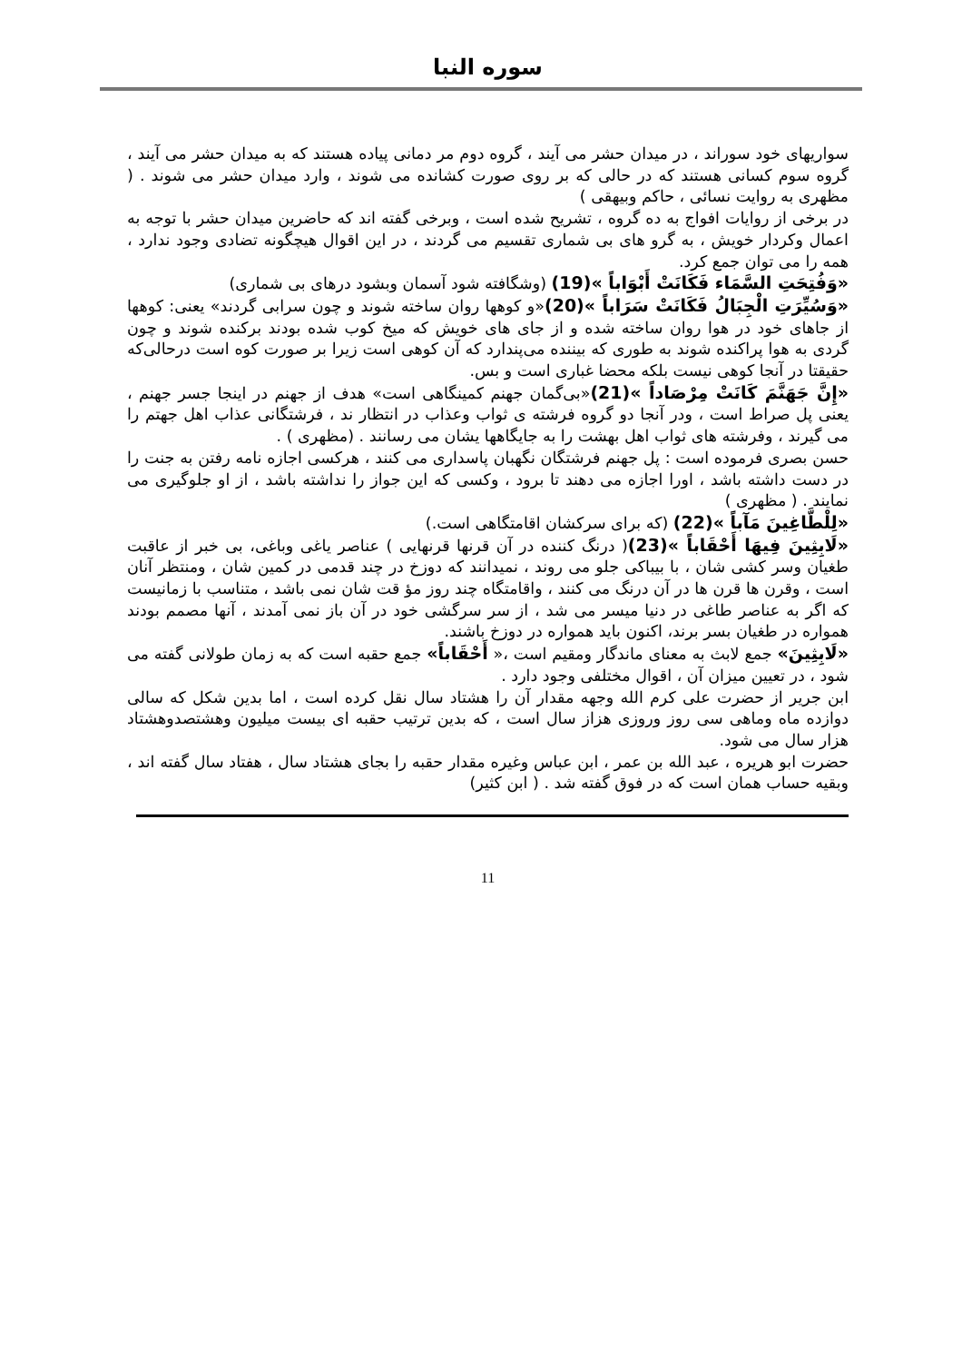سوره النبا
سواریهای خود سوراند ، در میدان حشر می آیند ، گروه دوم مر دمانی پیاده هستند که به میدان حشر می آیند ، گروه سوم کسانی هستند که در حالی که بر روی صورت کشانده می شوند ، وارد میدان حشر می شوند . ( مظهری به روایت نسائی ، حاکم وبیهقی )
در برخی از روایات افواج به ده گروه ، تشریح شده است ، وبرخی گفته اند که حاضرین میدان حشر با توجه به اعمال وکردار خویش ، به گرو های بی شماری تقسیم می گردند ، در این اقوال هیچگونه تضادی وجود ندارد ، همه را می توان جمع کرد.
«وَفُتِحَتِ السَّمَاء فَكَانَتْ أَبْوَاباً »(19) (وشگافته شود آسمان وبشود درهای بی شماری)
«وَسُيِّرَتِ الْجِبَالُ فَكَانَتْ سَرَاباً »(20)«و کوهها روان ساخته شوند و چون سرابی گردند» یعنی: کوهها از جاهای خود در هوا روان ساخته شده و از جای های خویش که میخ کوب شده بودند برکنده شوند و چون گردی به هوا پراکنده شوند به طوری که بیننده می‌پندارد که آن کوهی است زیرا بر صورت کوه است درحالی‌که حقیقتا در آنجا کوهی نیست بلکه محضا غباری است و بس.
«إِنَّ جَهَنَّمَ كَانَتْ مِرْصَاداً »(21)«بی‌گمان جهنم کمینگاهی است» هدف از جهنم در اینجا جسر جهنم ، یعنی پل صراط است ، ودر آنجا دو گروه فرشته ی ثواب وعذاب در انتظار ند ، فرشتگانی عذاب اهل جهتم را می گیرند ، وفرشته های ثواب اهل بهشت را به جایگاهها یشان می رسانند . (مظهری ) .
حسن بصری فرموده است : پل جهنم فرشتگان نگهبان پاسداری می کنند ، هرکسی اجازه نامه رفتن به جنت را در دست داشته باشد ، اورا اجازه می دهند تا برود ، وکسی که این جواز را نداشته باشد ، از او جلوگیری می نمایند . ( مظهری )
«لِلْطَّاغِينَ مَآباً »(22) (که برای سرکشان اقامتگاهی است.)
«لَابِثِينَ فِيهَا أَحْقَاباً »(23)( درنگ کننده در آن قرنها قرنهایی ) عناصر یاغی وباغی، بی خبر از عاقبت طغیان وسر کشی شان ، با بیباکی جلو می روند ، نمیدانند که دوزخ در چند قدمی در کمین شان ، ومنتظر آنان است ، وقرن ها قرن ها در آن درنگ می کنند ، واقامتگاه چند روز مؤ قت شان نمی باشد ، متناسب با زمانیست که اگر به عناصر طاغی در دنیا میسر می شد ، از سر سرگشی خود در آن باز نمی آمدند ، آنها مصمم بودند همواره در طغیان بسر برند، اکنون باید همواره در دوزخ باشند.
«لَابِثِينَ» جمع لابث به معنای ماندگار ومقیم است ،« أَحْقَاباً» جمع حقبه است که به زمان طولانی گفته می شود ، در تعیین میزان آن ، اقوال مختلفی وجود دارد .
ابن جریر از حضرت علی کرم الله وجهه مقدار آن را هشتاد سال نقل کرده است ، اما بدین شکل که سالی دوازده ماه وماهی سی روز وروزی هزاز سال است ، که بدین ترتیب حقبه ای بیست میلیون وهشتصدوهشتاد هزار سال می شود.
حضرت ابو هریره ، عبد الله بن عمر ، ابن عباس وغیره مقدار حقبه را بجای هشتاد سال ، هفتاد سال گفته اند ، وبقیه حساب همان است که در فوق گفته شد . ( ابن کثیر)
11